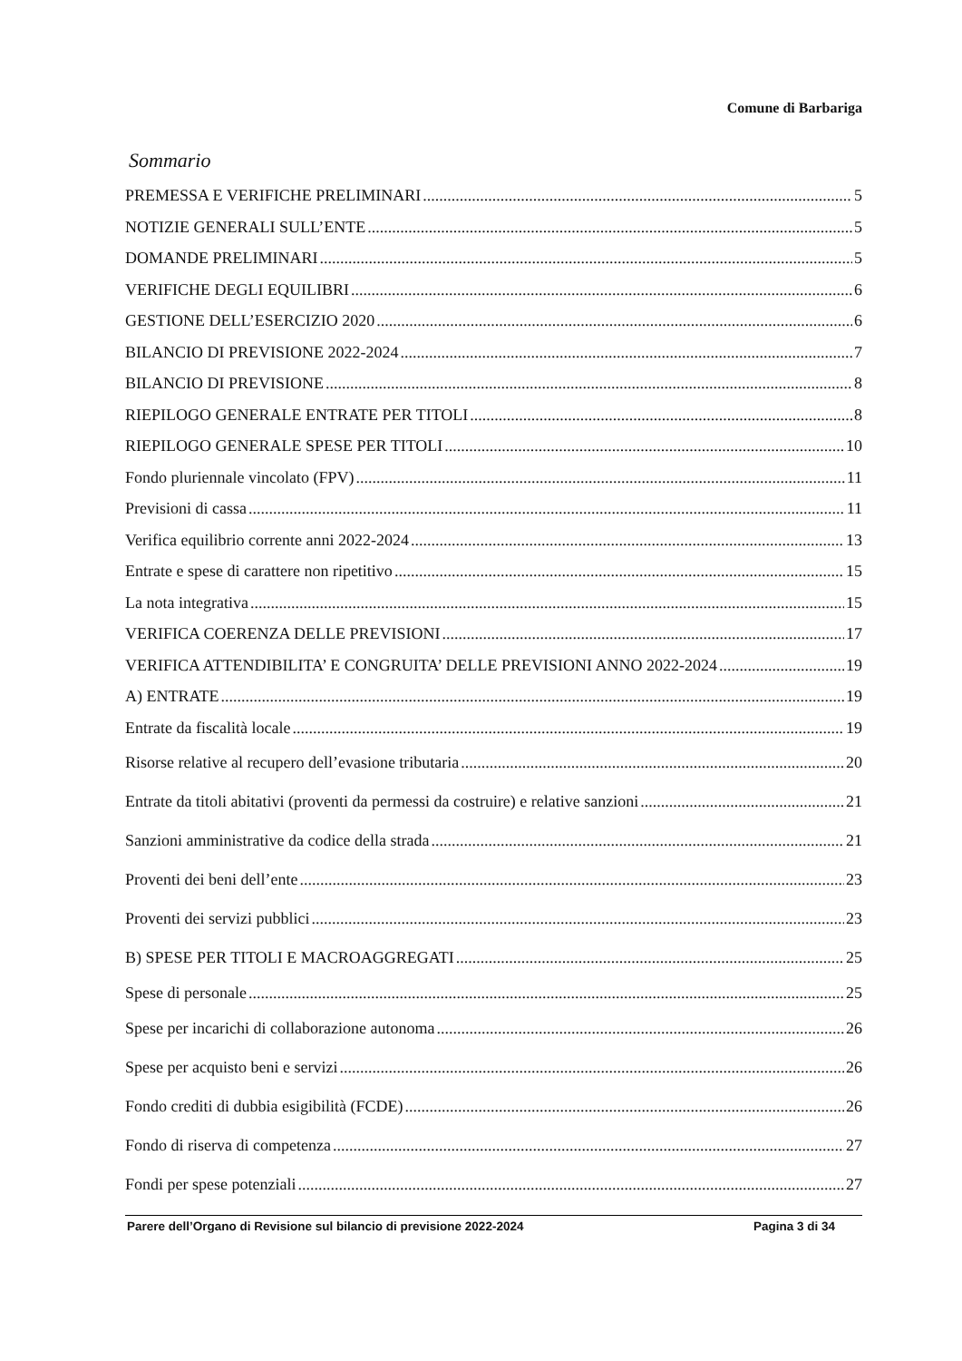Comune di Barbariga
Sommario
PREMESSA E VERIFICHE PRELIMINARI 5
NOTIZIE GENERALI SULL’ENTE 5
DOMANDE PRELIMINARI 5
VERIFICHE DEGLI EQUILIBRI 6
GESTIONE DELL’ESERCIZIO 2020 6
BILANCIO DI PREVISIONE 2022-2024 7
BILANCIO DI PREVISIONE 8
RIEPILOGO GENERALE ENTRATE PER TITOLI 8
RIEPILOGO GENERALE SPESE PER TITOLI 10
Fondo pluriennale vincolato (FPV) 11
Previsioni di cassa 11
Verifica equilibrio corrente anni 2022-2024 13
Entrate e spese di carattere non ripetitivo 15
La nota integrativa 15
VERIFICA COERENZA DELLE PREVISIONI 17
VERIFICA ATTENDIBILITA’ E CONGRUITA’ DELLE PREVISIONI ANNO 2022-2024 19
A) ENTRATE 19
Entrate da fiscalità locale 19
Risorse relative al recupero dell’evasione tributaria 20
Entrate da titoli abitativi (proventi da permessi da costruire) e relative sanzioni 21
Sanzioni amministrative da codice della strada 21
Proventi dei beni dell’ente 23
Proventi dei servizi pubblici 23
B) SPESE PER TITOLI E MACROAGGREGATI 25
Spese di personale 25
Spese per incarichi di collaborazione autonoma 26
Spese per acquisto beni e servizi 26
Fondo crediti di dubbia esigibilità (FCDE) 26
Fondo di riserva di competenza 27
Fondi per spese potenziali 27
Parere dell’Organo di Revisione sul bilancio di previsione 2022-2024 Pagina 3 di 34